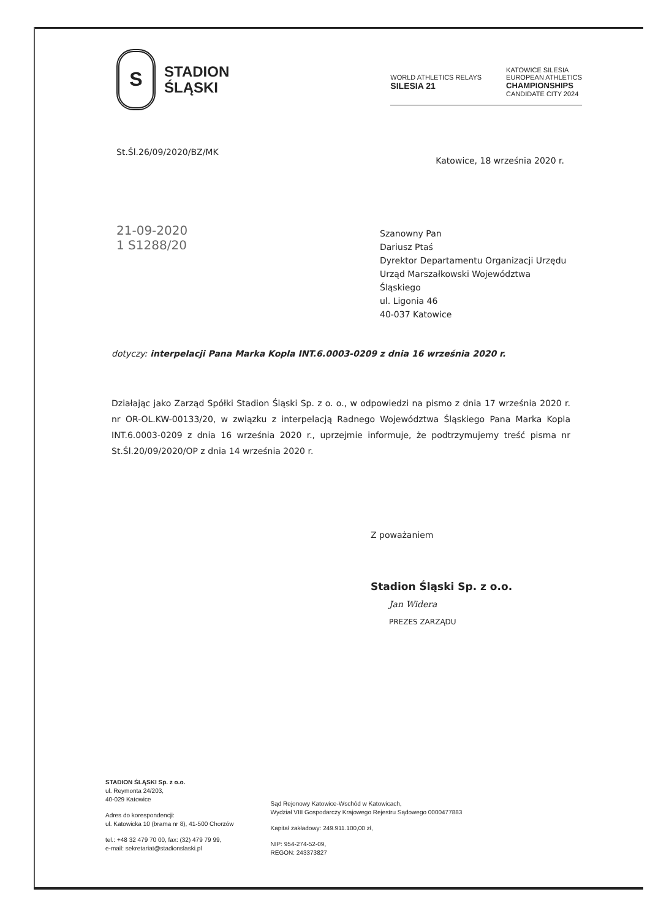S
STADION
ŚLĄSKI
WORLD ATHLETICS RELAYS
SILESIA 21 KATOWICE SILESIA
EUROPEAN ATHLETICS
CHAMPIONSHIPS
CANDIDATE CITY 2024
St.Śl.26/09/2020/BZ/MK Katowice, 18 września 2020 r.
Szanowny Pan
Dariusz Ptaś
Dyrektor Departamentu Organizacji Urzędu
Urząd Marszałkowski Województwa
Śląskiego
ul. Ligonia 46
40-037 Katowice
21-09-2020
1 S1288/20
dotyczy: interpelacji Pana Marka Kopla INT.6.0003-0209 z dnia 16 września 2020 r.
Działając jako Zarząd Spółki Stadion Śląski Sp. z o. o., w odpowiedzi na pismo z dnia 17 września 2020 r. nr OR-OL.KW-00133/20, w związku z interpelacją Radnego Województwa Śląskiego Pana Marka Kopla INT.6.0003-0209 z dnia 16 września 2020 r., uprzejmie informuje, że podtrzymujemy treść pisma nr St.Śl.20/09/2020/OP z dnia 14 września 2020 r.
Z poważaniem
Stadion Śląski Sp. z o.o.
Jan Widera
PREZES ZARZĄDU
STADION ŚLĄSKI Sp. z o.o.
ul. Reymonta 24/203,
40-029 Katowice
Adres do korespondencji:
ul. Katowicka 10 (brama nr 8), 41-500 Chorzów
tel.: +48 32 479 70 00, fax: (32) 479 79 99,
e-mail: sekretariat@stadionslaski.pl
Sąd Rejonowy Katowice-Wschód w Katowicach,
Wydział VIII Gospodarczy Krajowego Rejestru Sądowego 0000477883
Kapitał zakładowy: 249.911.100,00 zł,
NIP: 954-274-52-09,
REGON: 243373827